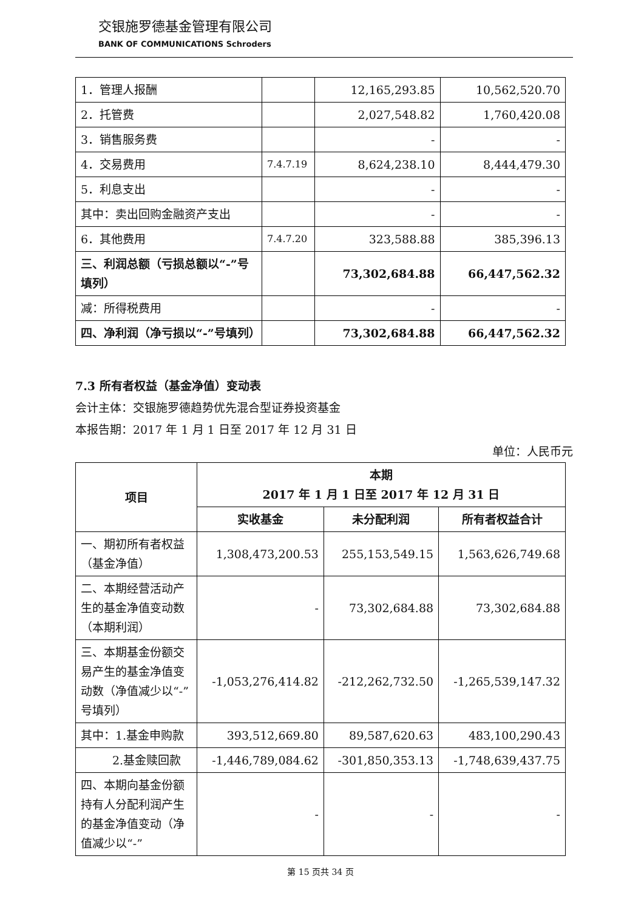交银施罗德基金管理有限公司
BANK OF COMMUNICATIONS Schroders
| 1．管理人报酬 | | 12,165,293.85 | 10,562,520.70 |
| 2．托管费 | | 2,027,548.82 | 1,760,420.08 |
| 3．销售服务费 | | - | - |
| 4．交易费用 | 7.4.7.19 | 8,624,238.10 | 8,444,479.30 |
| 5．利息支出 | | - | - |
| 其中：卖出回购金融资产支出 | | - | - |
| 6．其他费用 | 7.4.7.20 | 323,588.88 | 385,396.13 |
| 三、利润总额（亏损总额以“-”号填列） | | 73,302,684.88 | 66,447,562.32 |
| 减：所得税费用 | | - | - |
| 四、净利润（净亏损以“-”号填列） | | 73,302,684.88 | 66,447,562.32 |
7.3 所有者权益（基金净值）变动表
会计主体：交银施罗德趋势优先混合型证券投资基金
本报告期：2017 年 1 月 1 日至 2017 年 12 月 31 日
单位：人民币元
| 项目 | 本期 2017 年 1 月 1 日至 2017 年 12 月 31 日 | | |
| --- | --- | --- | --- |
| | 实收基金 | 未分配利润 | 所有者权益合计 |
| 一、期初所有者权益（基金净值） | 1,308,473,200.53 | 255,153,549.15 | 1,563,626,749.68 |
| 二、本期经营活动产生的基金净值变动数（本期利润） | - | 73,302,684.88 | 73,302,684.88 |
| 三、本期基金份额交易产生的基金净值变动数（净值减少以“-”号填列） | -1,053,276,414.82 | -212,262,732.50 | -1,265,539,147.32 |
| 其中：1.基金申购款 | 393,512,669.80 | 89,587,620.63 | 483,100,290.43 |
| 2.基金赎回款 | -1,446,789,084.62 | -301,850,353.13 | -1,748,639,437.75 |
| 四、本期向基金份额持有人分配利润产生的基金净值变动（净值减少以“-” | - | - | - |
第 15 页共 34 页